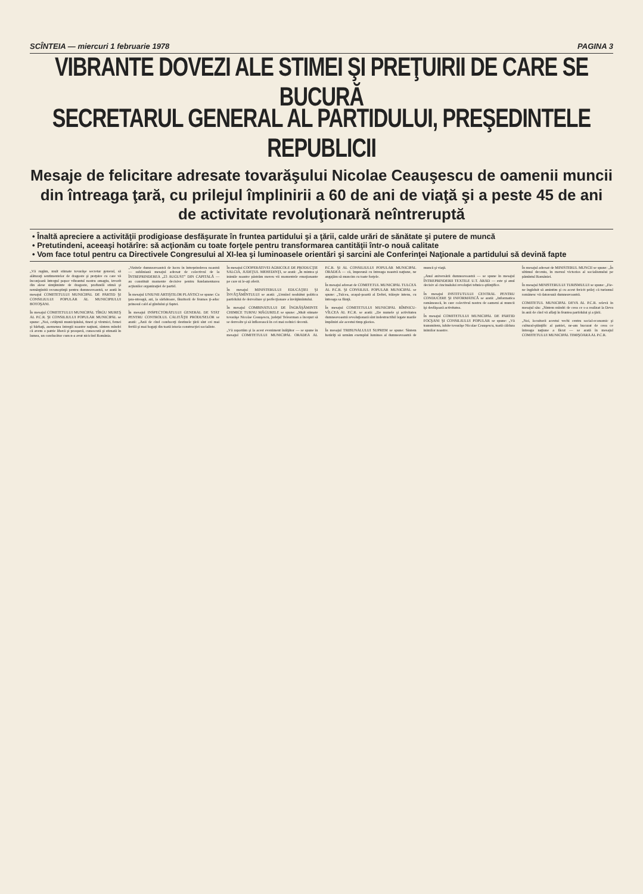SCÎNTEIA — miercuri 1 februarie 1978 PAGINA 3
VIBRANTE DOVEZI ALE STIMEI ŞI PREŢUIRII DE CARE SE BUCURĂ
SECRETARUL GENERAL AL PARTIDULUI, PREŞEDINTELE REPUBLICII
Mesaje de felicitare adresate tovarăşului Nicolae Ceauşescu de oamenii muncii din întreaga ţară, cu prilejul împlinirii a 60 de ani de viaţă şi a peste 45 de ani de activitate revoluţionară neîntreruptă
• Înaltă apreciere a activităţii prodigioase desfăşurate în fruntea partidului şi a ţării, calde urări de sănătate şi putere de muncă
• Pretutindeni, aceeaşi hotărîre: să acţionăm cu toate forţele pentru transformarea cantităţii într-o nouă calitate
• Vom face totul pentru ca Directivele Congresului al XI-lea şi luminoasele orientări şi sarcini ale Conferinţei Naţionale a partidului să devină fapte
„Vă rugăm, mult stimate tovarăşe secretar general, să alăturaţi sentimentelor de dragoste şi preţuire cu care vă înconjoară întregul popor vibrantul nostru omagiu, izvorît din alese simţăminte de dragoste, profundă stimă şi nemărginită recunoştinţă pentru dumneavoastră, se arată în mesajul COMITETULUI MUNICIPAL DE PARTID ŞI CONSILIULUI POPULAR AL MUNICIPIULUI BOTOŞANI.
În mesajul COMITETULUI MUNICIPAL TÎRGU MUREŞ AL P.C.R. ŞI CONSILIULUI POPULAR MUNICIPAL se spune: „Noi, cetăţenii municipiului, tineri şi vîrstnici, femei şi bărbaţi, asemenea întregii noastre naţiuni, sîntem mîndri că avem o patrie liberă şi prosperă, cunoscută şi stimată în lumea, un conducător cum n-a avut nicicînd România.
„Vizitele dumneavoastră de lucru în întreprinderea noastră — subliniază mesajul adresat de colectivul de la ÎNTREPRINDEREA „23 AUGUST” DIN CAPITALĂ — au constituit momente decisive pentru fundamentarea acţiunilor organizaţiei de partid.
În mesajul UNIUNII ARTIŞTILOR PLASTICI se spune: Cu ţara-ntreagă, azi, la sărbătoare, făuritorii de frumos ţi-aduc prinosul cald al gîndului şi faptei.
În mesajul INSPECTORATULUI GENERAL DE STAT PENTRU CONTROLUL CALITĂŢII PRODUSELOR se arată: „Anii de cînd conduceţi destinele ţării sînt cei mai fertili şi mai bogaţi din toată istoria construcţiei socialiste.
În mesajul COOPERATIVEI AGRICOLE DE PRODUCŢIE SALCIA, JUDEŢUL MEHEDINŢI, se arată: „În mintea şi inimile noastre pâstrăm mereu vii momentele emoţionante pe care ni le-aţi oferit.
În mesajul MINISTERULUI EDUCAŢIEI ŞI ÎNVĂŢĂMÎNTULUI se arată: „Urmînd neabătut politica partidului de dezvoltare şi perfecţionare a învăţămîntului.
În mesajul COMBINATULUI DE ÎNGRĂŞĂMINTE CHIMICE TURNU MĂGURELE se spune: „Mult stimate tovarăşe Nicolae Ceauşescu, judeţul Teleorman a început să se dezvolte şi să înflorească în cei mai rodnici decenii.
„Vă raportăm şi la acest eveniment înălţător — se spune în mesajul COMITETULUI MUNICIPAL ORADEA AL P.C.R. ŞI AL CONSILIULUI POPULAR MUNICIPAL ORADEA — că, împreună cu întreaga noastră naţiune, ne angajăm să muncim cu toate forţele.
În mesajul adresat de COMITETUL MUNICIPAL TULCEA AL P.C.R. ŞI CONSILIUL POPULAR MUNICIPAL se spune: „Tulcea, oraşul-poartă al Deltei, trăieşte intens, cu întreaga sa fiinţă.
În mesajul COMITETULUI MUNICIPAL RÎMNICU-VÎLCEA AL P.C.R. se arată: „De numele şi activitatea dumneavoastră revoluţionară sînt indestructibil legate marile împliniri ale acestui timp glorios.
În mesajul TRIBUNALULUI SUPREM se spune: Sîntem hotărîţi să urmăm exemplul luminos al dumneavoastră de muncă şi viaţă.
„Anul aniversării dumneavoastră — se spune în mesajul ÎNTREPRINDERII TEXTILE U.T. ARAD — este şi anul decisiv al cincinalului revoluţiei tehnico-ştiinţifice.
În mesajul INSTITUTULUI CENTRAL PENTRU CONDUCERE ŞI INFORMATICĂ se arată: „Informatica românească, în care colectivul nostru de oameni ai muncii îşi desfăşoară activitatea.
În mesajul COMITETULUI MUNICIPAL DE PARTID FOCŞANI ŞI CONSILIULUI POPULAR se spune: „Vă transmitem, iubite tovarăşe Nicolae Ceauşescu, toată căldura inimilor noastre.
În mesajul adresat de MINISTERUL MUNCII se spune: „În ultimul deceniu, în mersul victorios al socialismului pe pămîntul României.
În mesajul MINISTERULUI TURISMULUI se spune: „Fie-ne îngăduit să amintim şi cu acest fericit prilej că turismul românesc vă datorează dumneavoastră.
COMITETUL MUNICIPAL DEVA AL P.C.R. relevă în mesajul său: „Sîntem mîndri de ceea ce s-a realizat la Deva în anii de cînd vă aflaţi în fruntea partidului şi a ţării.
„Noi, locuitorii acestui vechi centru social-economic şi cultural-ştiinţific al patriei, ne-am bucurat de ceea ce întreaga naţiune a făcut — se arată în mesajul COMITETULUI MUNICIPAL TIMIŞOARA AL P.C.R.